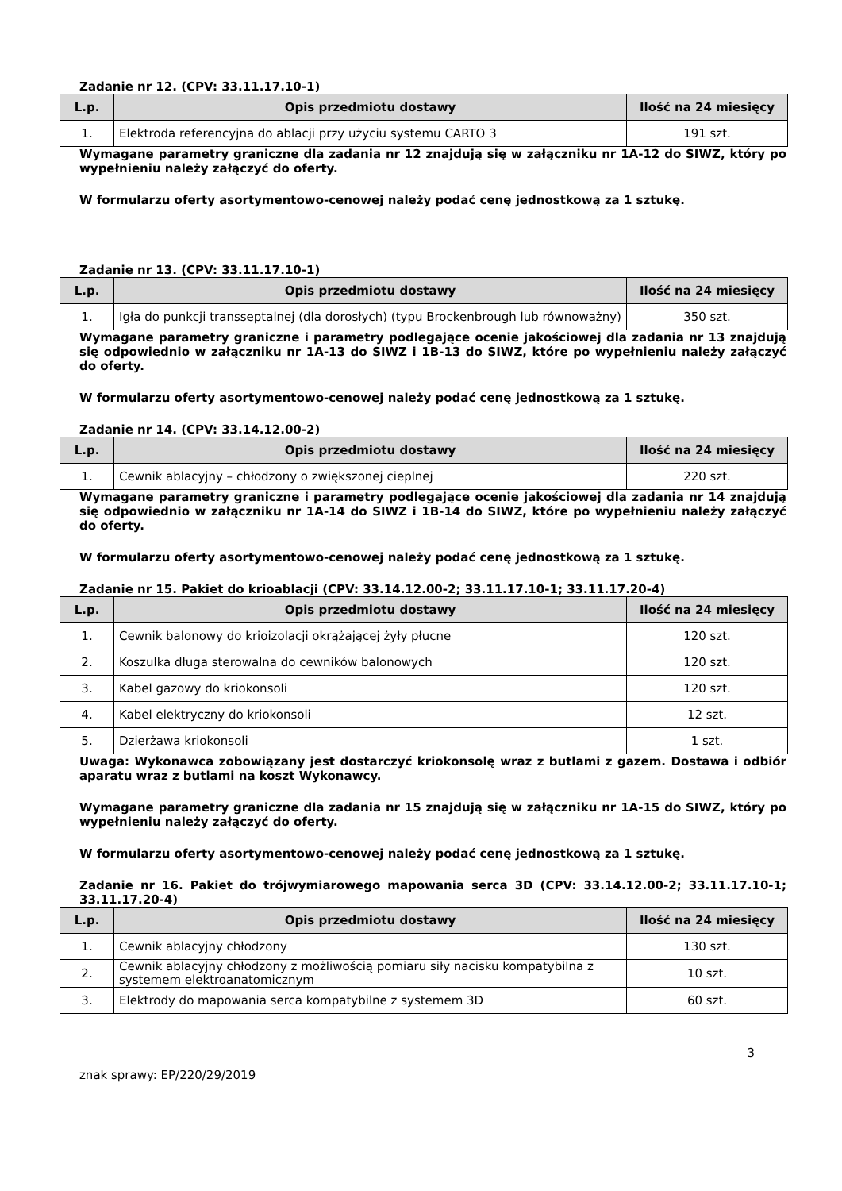Zadanie nr 12. (CPV: 33.11.17.10-1)
| L.p. | Opis przedmiotu dostawy | Ilość na 24 miesięcy |
| --- | --- | --- |
| 1. | Elektroda referencyjna do ablacji przy użyciu systemu CARTO 3 | 191 szt. |
Wymagane parametry graniczne dla zadania nr 12 znajdują się w załączniku nr 1A-12 do SIWZ, który po wypełnieniu należy załączyć do oferty.
W formularzu oferty asortymentowo-cenowej należy podać cenę jednostkową za 1 sztukę.
Zadanie nr 13. (CPV: 33.11.17.10-1)
| L.p. | Opis przedmiotu dostawy | Ilość na 24 miesięcy |
| --- | --- | --- |
| 1. | Igła do punkcji transseptalnej (dla dorosłych) (typu Brockenbrough lub równoważny) | 350 szt. |
Wymagane parametry graniczne i parametry podlegające ocenie jakościowej dla zadania nr 13 znajdują się odpowiednio w załączniku nr 1A-13 do SIWZ i 1B-13 do SIWZ, które po wypełnieniu należy załączyć do oferty.
W formularzu oferty asortymentowo-cenowej należy podać cenę jednostkową za 1 sztukę.
Zadanie nr 14. (CPV: 33.14.12.00-2)
| L.p. | Opis przedmiotu dostawy | Ilość na 24 miesięcy |
| --- | --- | --- |
| 1. | Cewnik ablacyjny – chłodzony o zwiększonej cieplnej | 220 szt. |
Wymagane parametry graniczne i parametry podlegające ocenie jakościowej dla zadania nr 14 znajdują się odpowiednio w załączniku nr 1A-14 do SIWZ i 1B-14 do SIWZ, które po wypełnieniu należy załączyć do oferty.
W formularzu oferty asortymentowo-cenowej należy podać cenę jednostkową za 1 sztukę.
Zadanie nr 15. Pakiet do krioablacji (CPV: 33.14.12.00-2; 33.11.17.10-1; 33.11.17.20-4)
| L.p. | Opis przedmiotu dostawy | Ilość na 24 miesięcy |
| --- | --- | --- |
| 1. | Cewnik balonowy do krioizolacji okrążającej żyły płucne | 120 szt. |
| 2. | Koszulka długa sterowalna do cewników balonowych | 120 szt. |
| 3. | Kabel gazowy do kriokonsoli | 120 szt. |
| 4. | Kabel elektryczny do kriokonsoli | 12 szt. |
| 5. | Dzierżawa kriokonsoli | 1 szt. |
Uwaga: Wykonawca zobowiązany jest dostarczyć kriokonsolę wraz z butlami z gazem. Dostawa i odbiór aparatu wraz z butlami na koszt Wykonawcy.
Wymagane parametry graniczne dla zadania nr 15 znajdują się w załączniku nr 1A-15 do SIWZ, który po wypełnieniu należy załączyć do oferty.
W formularzu oferty asortymentowo-cenowej należy podać cenę jednostkową za 1 sztukę.
Zadanie nr 16. Pakiet do trójwymiarowego mapowania serca 3D (CPV: 33.14.12.00-2; 33.11.17.10-1; 33.11.17.20-4)
| L.p. | Opis przedmiotu dostawy | Ilość na 24 miesięcy |
| --- | --- | --- |
| 1. | Cewnik ablacyjny chłodzony | 130 szt. |
| 2. | Cewnik ablacyjny chłodzony z możliwością pomiaru siły nacisku kompatybilna z systemem elektroanatomicznym | 10 szt. |
| 3. | Elektrody do mapowania serca kompatybilne z systemem 3D | 60 szt. |
3
znak sprawy: EP/220/29/2019